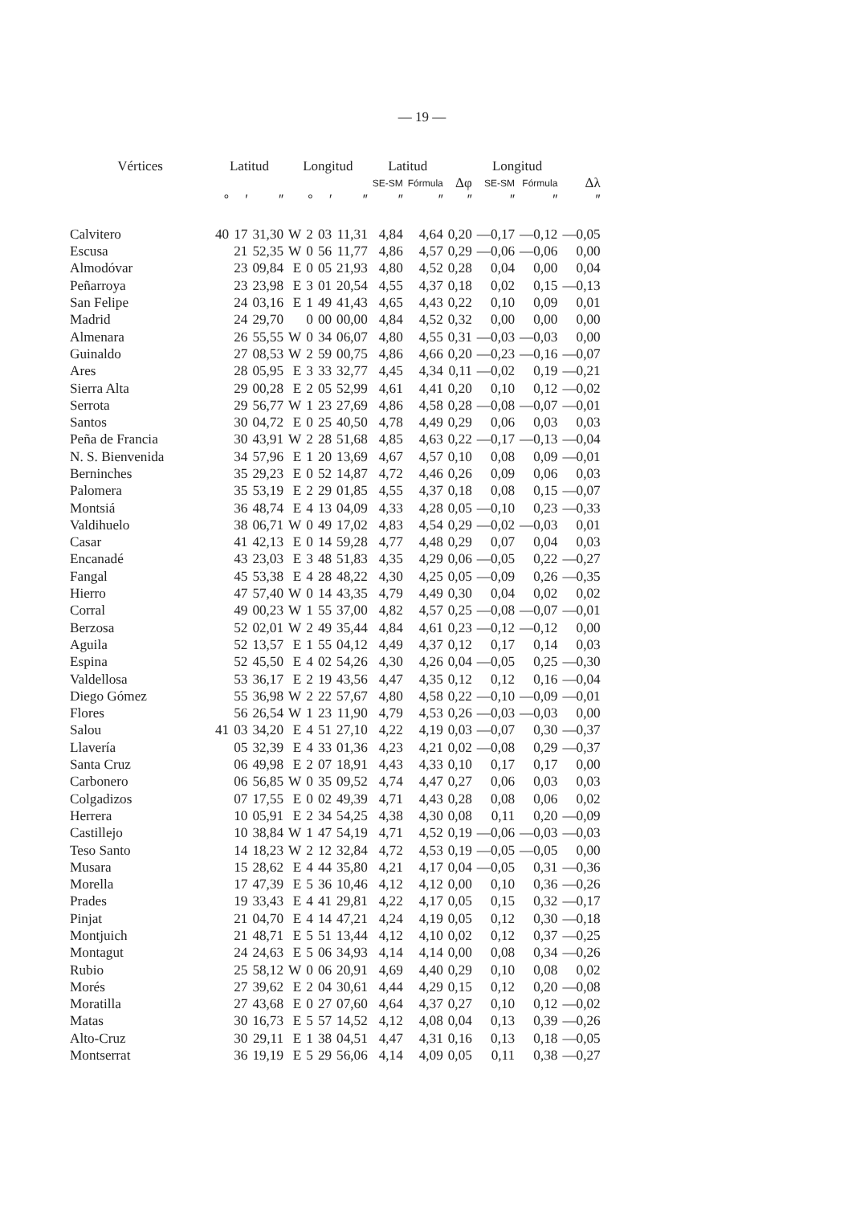— 19 —
| Vértices | Latitud | | | Longitud | | | | Latitud | | | Longitud | | |
| --- | --- | --- | --- | --- | --- | --- | --- | --- | --- | --- | --- | --- | --- |
| | | | | | | | | SE-SM | Fórmula | Δφ | SE-SM | Fórmula | Δλ |
| | ° | ′ | ″ | | ° | ′ | ″ | ″ | ″ | ″ | ″ | ″ | ″ |
| Calvitero | 40 | 17 | 31,30 | W | 2 | 03 | 11,31 | 4,84 | 4,64 | 0,20 | —0,17 | —0,12 | —0,05 |
| Escusa | | 21 | 52,35 | W | 0 | 56 | 11,77 | 4,86 | 4,57 | 0,29 | —0,06 | —0,06 | 0,00 |
| Almodóvar | | 23 | 09,84 | E | 0 | 05 | 21,93 | 4,80 | 4,52 | 0,28 | 0,04 | 0,00 | 0,04 |
| Peñarroya | | 23 | 23,98 | E | 3 | 01 | 20,54 | 4,55 | 4,37 | 0,18 | 0,02 | 0,15 | —0,13 |
| San Felipe | | 24 | 03,16 | E | 1 | 49 | 41,43 | 4,65 | 4,43 | 0,22 | 0,10 | 0,09 | 0,01 |
| Madrid | | 24 | 29,70 | | 0 | 00 | 00,00 | 4,84 | 4,52 | 0,32 | 0,00 | 0,00 | 0,00 |
| Almenara | | 26 | 55,55 | W | 0 | 34 | 06,07 | 4,80 | 4,55 | 0,31 | —0,03 | —0,03 | 0,00 |
| Guinaldo | | 27 | 08,53 | W | 2 | 59 | 00,75 | 4,86 | 4,66 | 0,20 | —0,23 | —0,16 | —0,07 |
| Ares | | 28 | 05,95 | E | 3 | 33 | 32,77 | 4,45 | 4,34 | 0,11 | —0,02 | 0,19 | —0,21 |
| Sierra Alta | | 29 | 00,28 | E | 2 | 05 | 52,99 | 4,61 | 4,41 | 0,20 | 0,10 | 0,12 | —0,02 |
| Serrota | | 29 | 56,77 | W | 1 | 23 | 27,69 | 4,86 | 4,58 | 0,28 | —0,08 | —0,07 | —0,01 |
| Santos | | 30 | 04,72 | E | 0 | 25 | 40,50 | 4,78 | 4,49 | 0,29 | 0,06 | 0,03 | 0,03 |
| Peña de Francia | | 30 | 43,91 | W | 2 | 28 | 51,68 | 4,85 | 4,63 | 0,22 | —0,17 | —0,13 | —0,04 |
| N. S. Bienvenida | | 34 | 57,96 | E | 1 | 20 | 13,69 | 4,67 | 4,57 | 0,10 | 0,08 | 0,09 | —0,01 |
| Berninches | | 35 | 29,23 | E | 0 | 52 | 14,87 | 4,72 | 4,46 | 0,26 | 0,09 | 0,06 | 0,03 |
| Palomera | | 35 | 53,19 | E | 2 | 29 | 01,85 | 4,55 | 4,37 | 0,18 | 0,08 | 0,15 | —0,07 |
| Montsiá | | 36 | 48,74 | E | 4 | 13 | 04,09 | 4,33 | 4,28 | 0,05 | —0,10 | 0,23 | —0,33 |
| Valdihuelo | | 38 | 06,71 | W | 0 | 49 | 17,02 | 4,83 | 4,54 | 0,29 | —0,02 | —0,03 | 0,01 |
| Casar | | 41 | 42,13 | E | 0 | 14 | 59,28 | 4,77 | 4,48 | 0,29 | 0,07 | 0,04 | 0,03 |
| Encanadé | | 43 | 23,03 | E | 3 | 48 | 51,83 | 4,35 | 4,29 | 0,06 | —0,05 | 0,22 | —0,27 |
| Fangal | | 45 | 53,38 | E | 4 | 28 | 48,22 | 4,30 | 4,25 | 0,05 | —0,09 | 0,26 | —0,35 |
| Hierro | | 47 | 57,40 | W | 0 | 14 | 43,35 | 4,79 | 4,49 | 0,30 | 0,04 | 0,02 | 0,02 |
| Corral | | 49 | 00,23 | W | 1 | 55 | 37,00 | 4,82 | 4,57 | 0,25 | —0,08 | —0,07 | —0,01 |
| Berzosa | | 52 | 02,01 | W | 2 | 49 | 35,44 | 4,84 | 4,61 | 0,23 | —0,12 | —0,12 | 0,00 |
| Aguila | | 52 | 13,57 | E | 1 | 55 | 04,12 | 4,49 | 4,37 | 0,12 | 0,17 | 0,14 | 0,03 |
| Espina | | 52 | 45,50 | E | 4 | 02 | 54,26 | 4,30 | 4,26 | 0,04 | —0,05 | 0,25 | —0,30 |
| Valdellosa | | 53 | 36,17 | E | 2 | 19 | 43,56 | 4,47 | 4,35 | 0,12 | 0,12 | 0,16 | —0,04 |
| Diego Gómez | | 55 | 36,98 | W | 2 | 22 | 57,67 | 4,80 | 4,58 | 0,22 | —0,10 | —0,09 | —0,01 |
| Flores | | 56 | 26,54 | W | 1 | 23 | 11,90 | 4,79 | 4,53 | 0,26 | —0,03 | —0,03 | 0,00 |
| Salou | 41 | 03 | 34,20 | E | 4 | 51 | 27,10 | 4,22 | 4,19 | 0,03 | —0,07 | 0,30 | —0,37 |
| Llavería | | 05 | 32,39 | E | 4 | 33 | 01,36 | 4,23 | 4,21 | 0,02 | —0,08 | 0,29 | —0,37 |
| Santa Cruz | | 06 | 49,98 | E | 2 | 07 | 18,91 | 4,43 | 4,33 | 0,10 | 0,17 | 0,17 | 0,00 |
| Carbonero | | 06 | 56,85 | W | 0 | 35 | 09,52 | 4,74 | 4,47 | 0,27 | 0,06 | 0,03 | 0,03 |
| Colgadizos | | 07 | 17,55 | E | 0 | 02 | 49,39 | 4,71 | 4,43 | 0,28 | 0,08 | 0,06 | 0,02 |
| Herrera | | 10 | 05,91 | E | 2 | 34 | 54,25 | 4,38 | 4,30 | 0,08 | 0,11 | 0,20 | —0,09 |
| Castillejo | | 10 | 38,84 | W | 1 | 47 | 54,19 | 4,71 | 4,52 | 0,19 | —0,06 | —0,03 | —0,03 |
| Teso Santo | | 14 | 18,23 | W | 2 | 12 | 32,84 | 4,72 | 4,53 | 0,19 | —0,05 | —0,05 | 0,00 |
| Musara | | 15 | 28,62 | E | 4 | 44 | 35,80 | 4,21 | 4,17 | 0,04 | —0,05 | 0,31 | —0,36 |
| Morella | | 17 | 47,39 | E | 5 | 36 | 10,46 | 4,12 | 4,12 | 0,00 | 0,10 | 0,36 | —0,26 |
| Prades | | 19 | 33,43 | E | 4 | 41 | 29,81 | 4,22 | 4,17 | 0,05 | 0,15 | 0,32 | —0,17 |
| Pinjat | | 21 | 04,70 | E | 4 | 14 | 47,21 | 4,24 | 4,19 | 0,05 | 0,12 | 0,30 | —0,18 |
| Montjuich | | 21 | 48,71 | E | 5 | 51 | 13,44 | 4,12 | 4,10 | 0,02 | 0,12 | 0,37 | —0,25 |
| Montagut | | 24 | 24,63 | E | 5 | 06 | 34,93 | 4,14 | 4,14 | 0,00 | 0,08 | 0,34 | —0,26 |
| Rubio | | 25 | 58,12 | W | 0 | 06 | 20,91 | 4,69 | 4,40 | 0,29 | 0,10 | 0,08 | 0,02 |
| Morés | | 27 | 39,62 | E | 2 | 04 | 30,61 | 4,44 | 4,29 | 0,15 | 0,12 | 0,20 | —0,08 |
| Moratilla | | 27 | 43,68 | E | 0 | 27 | 07,60 | 4,64 | 4,37 | 0,27 | 0,10 | 0,12 | —0,02 |
| Matas | | 30 | 16,73 | E | 5 | 57 | 14,52 | 4,12 | 4,08 | 0,04 | 0,13 | 0,39 | —0,26 |
| Alto-Cruz | | 30 | 29,11 | E | 1 | 38 | 04,51 | 4,47 | 4,31 | 0,16 | 0,13 | 0,18 | —0,05 |
| Montserrat | | 36 | 19,19 | E | 5 | 29 | 56,06 | 4,14 | 4,09 | 0,05 | 0,11 | 0,38 | —0,27 |